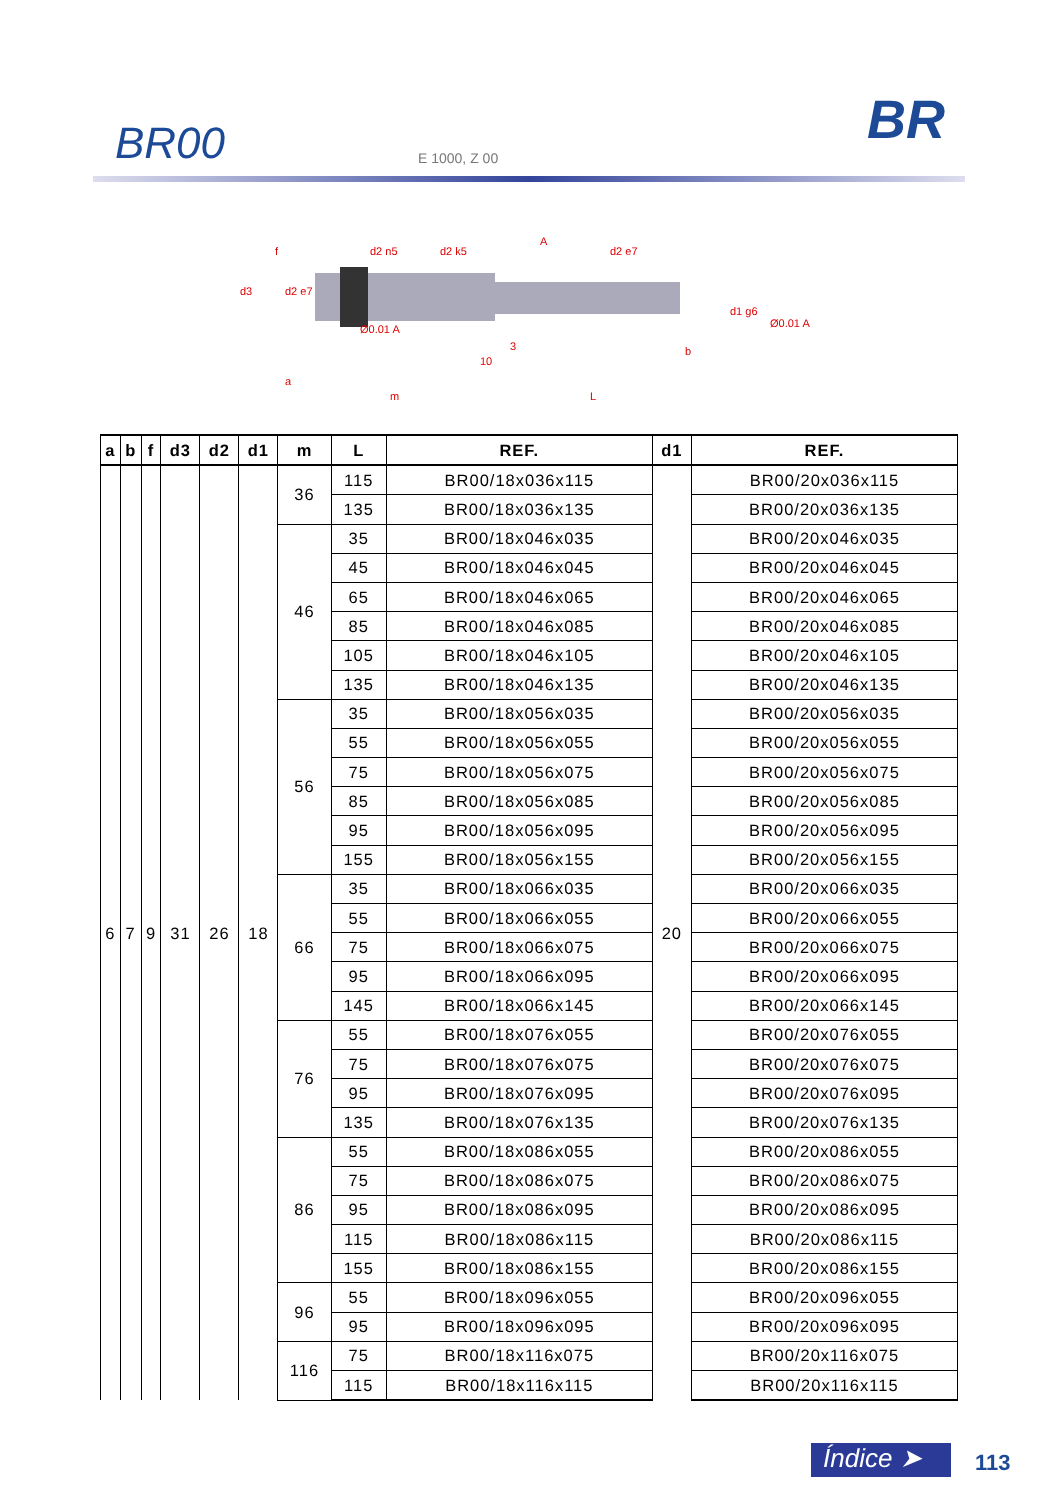BR00 E 1000, Z 00
BR
f
d2 n5
d2 k5
A
d2 e7
d1 g6
Ø0.01 A
Ø0.01 A
a
m
10
3
b
L
d3
d2 e7
| a | b | f | d3 | d2 | d1 | m | L | REF. | d1 | REF. |
| --- | --- | --- | --- | --- | --- | --- | --- | --- | --- | --- |
| 6 | 7 | 9 | 31 | 26 | 18 | 36 | 115 | BR00/18x036x115 | 20 | BR00/20x036x115 |
| | | | | | | | 135 | BR00/18x036x135 | | BR00/20x036x135 |
| | | | | | | 46 | 35 | BR00/18x046x035 | | BR00/20x046x035 |
| | | | | | | | 45 | BR00/18x046x045 | | BR00/20x046x045 |
| | | | | | | | 65 | BR00/18x046x065 | | BR00/20x046x065 |
| | | | | | | | 85 | BR00/18x046x085 | | BR00/20x046x085 |
| | | | | | | | 105 | BR00/18x046x105 | | BR00/20x046x105 |
| | | | | | | | 135 | BR00/18x046x135 | | BR00/20x046x135 |
| | | | | | | 56 | 35 | BR00/18x056x035 | | BR00/20x056x035 |
| | | | | | | | 55 | BR00/18x056x055 | | BR00/20x056x055 |
| | | | | | | | 75 | BR00/18x056x075 | | BR00/20x056x075 |
| | | | | | | | 85 | BR00/18x056x085 | | BR00/20x056x085 |
| | | | | | | | 95 | BR00/18x056x095 | | BR00/20x056x095 |
| | | | | | | | 155 | BR00/18x056x155 | | BR00/20x056x155 |
| | | | | | | 66 | 35 | BR00/18x066x035 | | BR00/20x066x035 |
| | | | | | | | 55 | BR00/18x066x055 | | BR00/20x066x055 |
| | | | | | | | 75 | BR00/18x066x075 | | BR00/20x066x075 |
| | | | | | | | 95 | BR00/18x066x095 | | BR00/20x066x095 |
| | | | | | | | 145 | BR00/18x066x145 | | BR00/20x066x145 |
| | | | | | | 76 | 55 | BR00/18x076x055 | | BR00/20x076x055 |
| | | | | | | | 75 | BR00/18x076x075 | | BR00/20x076x075 |
| | | | | | | | 95 | BR00/18x076x095 | | BR00/20x076x095 |
| | | | | | | | 135 | BR00/18x076x135 | | BR00/20x076x135 |
| | | | | | | 86 | 55 | BR00/18x086x055 | | BR00/20x086x055 |
| | | | | | | | 75 | BR00/18x086x075 | | BR00/20x086x075 |
| | | | | | | | 95 | BR00/18x086x095 | | BR00/20x086x095 |
| | | | | | | | 115 | BR00/18x086x115 | | BR00/20x086x115 |
| | | | | | | | 155 | BR00/18x086x155 | | BR00/20x086x155 |
| | | | | | | 96 | 55 | BR00/18x096x055 | | BR00/20x096x055 |
| | | | | | | | 95 | BR00/18x096x095 | | BR00/20x096x095 |
| | | | | | | 116 | 75 | BR00/18x116x075 | | BR00/20x116x075 |
| | | | | | | | 115 | BR00/18x116x115 | | BR00/20x116x115 |
Índice ➤ 113